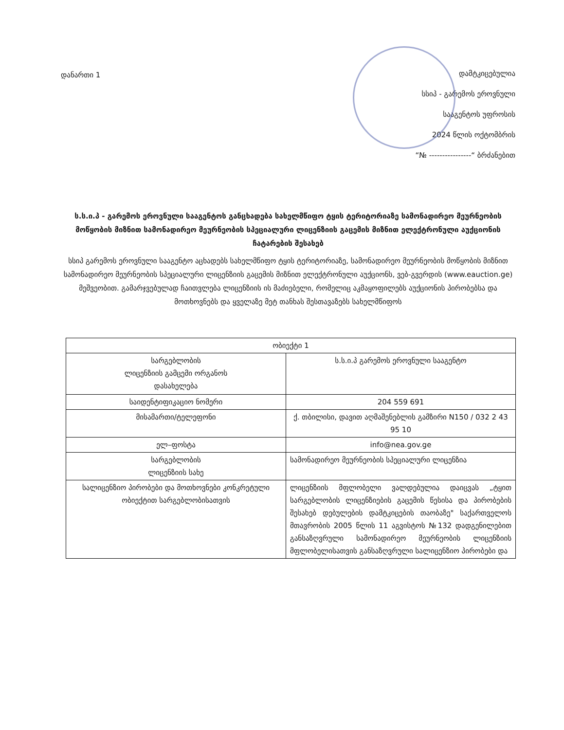დანართი 1
დამტკიცებულია
სსიპ - გარემოს ეროვნული
სააგენტოს უფროსის
2024 წლის ოქტომბრის
“№ ----------------“ ბრძანებით
ს.ს.ი.პ - გარემოს ეროვნული სააგენტოს განცხადება სახელმწიფო ტყის ტერიტორიაზე სამონადირეო მეურნეობის მოწყობის მიზნით სამონადირეო მეურნეობის სპეციალური ლიცენზიის გაცემის მიზნით ელექტრონული აუქციონის ჩატარების შესახებ
სსიპ გარემოს ეროვნული სააგენტო აცხადებს სახელმწიფო ტყის ტერიტორიაზე, სამონადირეო მეურნეობის მოწყობის მიზნით სამონადირეო მეურნეობის სპეციალური ლიცენზიის გაცემის მიზნით ელექტრონული აუქციონს, ვებ-გვერდის (www.eauction.ge) მეშვეობით. გამარჯვებულად ჩაითვლება ლიცენზიის ის მაძიებელი, რომელიც აკმაყოფილებს აუქციონის პირობებსა და მოთხოვნებს და ყველაზე მეტ თანხას შესთავაზებს სახელმწიფოს
| ობიექტი 1 | |
| სარგებლობის ლიცენზიის გამცემი ორგანოს დასახელება | ს.ს.ი.პ გარემოს ეროვნული სააგენტო |
| საიდენტიფიკაციო ნომერი | 204 559 691 |
| მისამართი/ტელეფონი | ქ. თბილისი, დავით აღმაშენებლის გამზირი N150 / 032 2 43 95 10 |
| ელ–ფოსტა | info@nea.gov.ge |
| სარგებლობის ლიცენზიის სახე | სამონადირეო მეურნეობის სპეციალური ლიცენზია |
| სალიცენზიო პირობები და მოთხოვნები კონკრეტული ობიექტით სარგებლობისათვის | ლიცენზიის მფლობელი ვალდებულია დაიცვას „ტყით სარგებლობის ლიცენზიების გაცემის წესისა და პირობების შესახებ დებულების დამტკიცების თაობაზე" საქართველოს მთავრობის 2005 წლის 11 აგვისტოს №132 დადგენილებით განსაზღვრული სამონადირეო მეურნეობის ლიცენზიის მფლობელისათვის განსაზღვრული სალიცენზიო პირობები და |